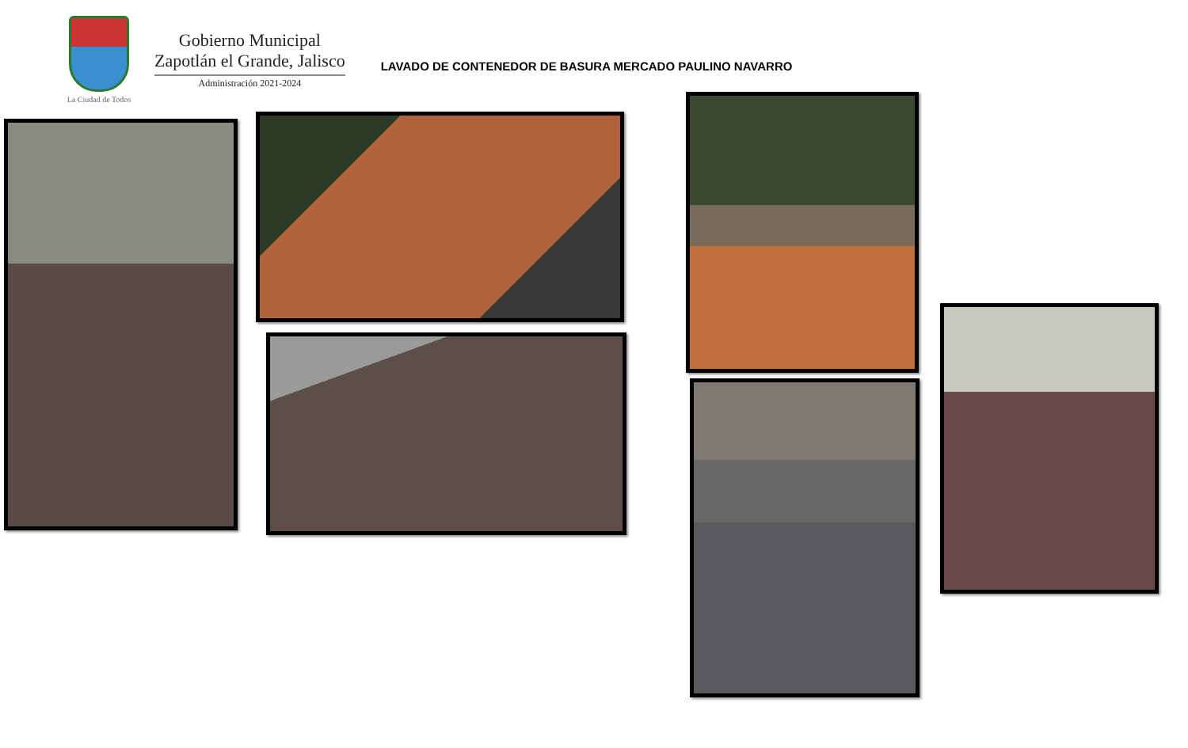La Ciudad de Todos
Gobierno Municipal
Zapotlán el Grande, Jalisco
Administración 2021-2024
LAVADO DE CONTENEDOR DE BASURA MERCADO PAULINO NAVARRO